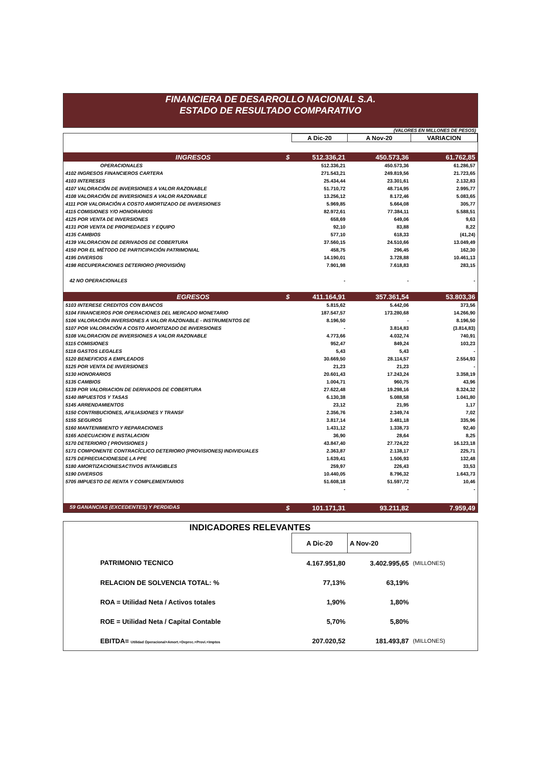FINANCIERA DE DESARROLLO NACIONAL S.A.
ESTADO DE RESULTADO COMPARATIVO
(VALORES EN MILLONES DE PESOS)
| | | A Dic-20 | A Nov-20 | VARIACION |
| | INGRESOS $ | 512.336,21 | 450.573,36 | 61.762,85 |
| | OPERACIONALES | 512.336,21 | 450.573,36 | 61.286,57 |
| 4102 INGRESOS FINANCIEROS CARTERA | | 271.543,21 | 249.819,56 | 21.723,65 |
| 4103 INTERESES | | 25.434,44 | 23.301,61 | 2.132,83 |
| 4107 VALORACIÓN DE INVERSIONES A VALOR RAZONABLE | | 51.710,72 | 48.714,95 | 2.995,77 |
| 4108 VALORACIÓN DE INVERSIONES A VALOR RAZONABLE | | 13.256,12 | 8.172,46 | 5.083,65 |
| 4111 POR VALORACIÓN A COSTO AMORTIZADO DE INVERSIONES | | 5.969,85 | 5.664,08 | 305,77 |
| 4115 COMISIONES Y/O HONORARIOS | | 82.972,61 | 77.384,11 | 5.588,51 |
| 4125 POR VENTA DE INVERSIONES | | 658,69 | 649,06 | 9,63 |
| 4131 POR VENTA DE PROPIEDADES Y EQUIPO | | 92,10 | 83,88 | 8,22 |
| 4135 CAMBIOS | | 577,10 | 618,33 | (41,24) |
| 4139 VALORACION DE DERIVADOS DE COBERTURA | | 37.560,15 | 24.510,66 | 13.049,49 |
| 4150 POR EL MÉTODO DE PARTICIPACIÓN PATRIMONIAL | | 458,75 | 296,45 | 162,30 |
| 4195 DIVERSOS | | 14.190,01 | 3.728,88 | 10.461,13 |
| 4198 RECUPERACIONES DETERIORO (PROVISIÓN) | | 7.901,98 | 7.618,83 | 283,15 |
| 42 NO OPERACIONALES | | - | - | - |
| | EGRESOS $ | 411.164,91 | 357.361,54 | 53.803,36 |
| 5103 INTERESE CREDITOS CON BANCOS | | 5.815,62 | 5.442,06 | 373,56 |
| 5104 FINANCIEROS POR OPERACIONES DEL MERCADO MONETARIO | | 187.547,57 | 173.280,68 | 14.266,90 |
| 5106 VALORACIÓN INVERSIONES A VALOR RAZONABLE - INSTRUMENTOS DE | | 8.196,50 | - | 8.196,50 |
| 5107 POR VALORACIÓN A COSTO AMORTIZADO DE INVERSIONES | | - | 3.814,83 | (3.814,83) |
| 5108 VALORACION DE INVERSIONES A VALOR RAZONABLE | | 4.773,66 | 4.032,74 | 740,91 |
| 5115 COMISIONES | | 952,47 | 849,24 | 103,23 |
| 5118 GASTOS LEGALES | | 5,43 | 5,43 | - |
| 5120 BENEFICIOS A EMPLEADOS | | 30.669,50 | 28.114,57 | 2.554,93 |
| 5125 POR VENTA DE INVERSIONES | | 21,23 | 21,23 | - |
| 5130 HONORARIOS | | 20.601,43 | 17.243,24 | 3.358,19 |
| 5135 CAMBIOS | | 1.004,71 | 960,75 | 43,96 |
| 5139 POR VALORIACION DE DERIVADOS DE COBERTURA | | 27.622,48 | 19.298,16 | 8.324,32 |
| 5140 IMPUESTOS Y TASAS | | 6.130,38 | 5.088,58 | 1.041,80 |
| 5145 ARRENDAMIENTOS | | 23,12 | 21,95 | 1,17 |
| 5150 CONTRIBUCIONES, AFILIASIONES Y TRANSF | | 2.356,76 | 2.349,74 | 7,02 |
| 5155 SEGUROS | | 3.817,14 | 3.481,18 | 335,96 |
| 5160 MANTENIMIENTO Y REPARACIONES | | 1.431,12 | 1.338,73 | 92,40 |
| 5165 ADECUACION E INSTALACION | | 36,90 | 28,64 | 8,25 |
| 5170 DETERIORO ( PROVISIONES ) | | 43.847,40 | 27.724,22 | 16.123,18 |
| 5171 COMPONENTE CONTRACÍCLICO DETERIORO (PROVISIONES) INDIVIDUALES | | 2.363,87 | 2.138,17 | 225,71 |
| 5175 DEPRECIACIONESDE LA PPE | | 1.639,41 | 1.506,93 | 132,48 |
| 5180 AMORTIZACIONESACTIVOS INTANGIBLES | | 259,97 | 226,43 | 33,53 |
| 5190 DIVERSOS | | 10.440,05 | 8.796,32 | 1.643,73 |
| 5705 IMPUESTO DE RENTA Y COMPLEMENTARIOS | | 51.608,18 | 51.597,72 | 10,46 |
| | | - | - | - |
| 59 GANANCIAS (EXCEDENTES) Y PERDIDAS $ | | 101.171,31 | 93.211,82 | 7.959,49 |
INDICADORES RELEVANTES
| | | A Dic-20 | A Nov-20 | |
| | PATRIMONIO TECNICO | 4.167.951,80 | 3.402.995,65 | (MILLONES) |
| | RELACION DE SOLVENCIA TOTAL: % | 77,13% | 63,19% | |
| | ROA = Utilidad Neta / Activos totales | 1,90% | 1,80% | |
| | ROE = Utilidad Neta / Capital Contable | 5,70% | 5,80% | |
| | EBITDA= Utilidad Operacional+Amort.+Deprec.+Provi.+Imptos | 207.020,52 | 181.493,87 | (MILLONES) |